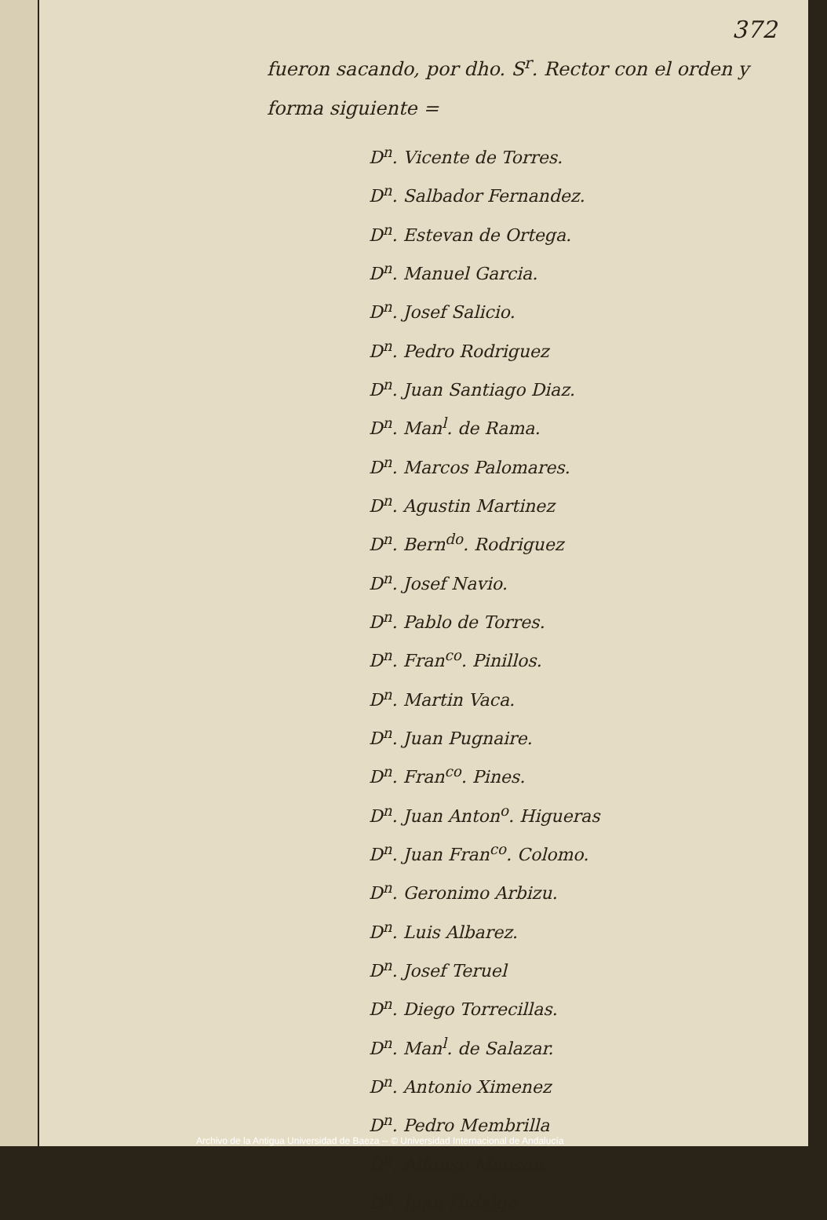372
fueron sacando, por dho. S<sup>r</sup>. Rector con el orden y forma siguiente =
D<sup>n</sup>. Vicente de Torres.
D<sup>n</sup>. Salbador Fernandez.
D<sup>n</sup>. Estevan de Ortega.
D<sup>n</sup>. Manuel Garcia.
D<sup>n</sup>. Josef Salicio.
D<sup>n</sup>. Pedro Rodriguez
D<sup>n</sup>. Juan Santiago Diaz.
D<sup>n</sup>. Man<sup>l</sup>. de Rama.
D<sup>n</sup>. Marcos Palomares.
D<sup>n</sup>. Agustin Martinez
D<sup>n</sup>. Bern<sup>do</sup>. Rodriguez
D<sup>n</sup>. Josef Navio.
D<sup>n</sup>. Pablo de Torres.
D<sup>n</sup>. Fran<sup>co</sup>. Pinillos.
D<sup>n</sup>. Martin Vaca.
D<sup>n</sup>. Juan Pugnaire.
D<sup>n</sup>. Fran<sup>co</sup>. Pines.
D<sup>n</sup>. Juan Anton<sup>o</sup>. Higueras
D<sup>n</sup>. Juan Fran<sup>co</sup>. Colomo.
D<sup>n</sup>. Geronimo Arbizu.
D<sup>n</sup>. Luis Albarez.
D<sup>n</sup>. Josef Teruel
D<sup>n</sup>. Diego Torrecillas.
D<sup>n</sup>. Man<sup>l</sup>. de Salazar.
D<sup>n</sup>. Antonio Ximenez
D<sup>n</sup>. Pedro Membrilla
D<sup>n</sup>. Alfonso Manson.
D<sup>n</sup>. Juan Hidalgo
Archivo de la Antigua Universidad de Baeza -- © Universidad Internacional de Andalucía